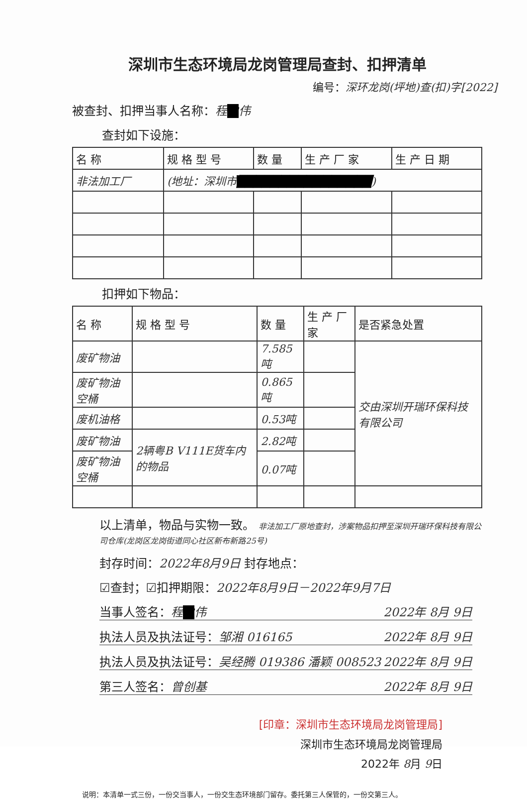深圳市生态环境局龙岗管理局查封、扣押清单
编号：深环龙岗(坪地)查(扣)字[2022]
被查封、扣押当事人名称：程■伟
查封如下设施：
| 名 称 | 规 格 型 号 | 数 量 | 生 产 厂 家 | 生 产 日 期 |
| --- | --- | --- | --- | --- |
| 非法加工厂 | (地址：深圳市 ████████████████ ) | | | |
扣押如下物品：
| 名 称 | 规 格 型 号 | 数 量 | 生 产 厂 家 | 是否紧急处置 |
| --- | --- | --- | --- | --- |
| 废矿物油 | | 7.585吨 | | 交由深圳开瑞环保科技有限公司 |
| 废矿物油空桶 | | 0.865吨 | | |
| 废机油格 | | 0.53吨 | | |
| 废矿物油 | 2辆粤B V111E货车内的物品 | 2.82吨 | | |
| 废矿物油空桶 | | 0.07吨 | | |
以上清单，物品与实物一致。 非法加工厂原地查封，涉案物品扣押至深圳开瑞环保科技有限公司仓库(龙岗区龙岗街道同心社区新布新路25号)
封存时间：2022年8月9日 封存地点：
☑查封；☑扣押期限：2022年8月9日－2022年9月7日
当事人签名：程■伟 2022年 8月 9日
执法人员及执法证号：邹湘 016165 2022年 8月 9日
执法人员及执法证号：吴经腾 019386 潘颖 008523 2022年 8月 9日
第三人签名：曾创基 2022年 8月 9日
[印章：深圳市生态环境局龙岗管理局]
深圳市生态环境局龙岗管理局
2022年 8月 9日
说明：本清单一式三份，一份交当事人，一份交生态环境部门留存。委托第三人保管的，一份交第三人。